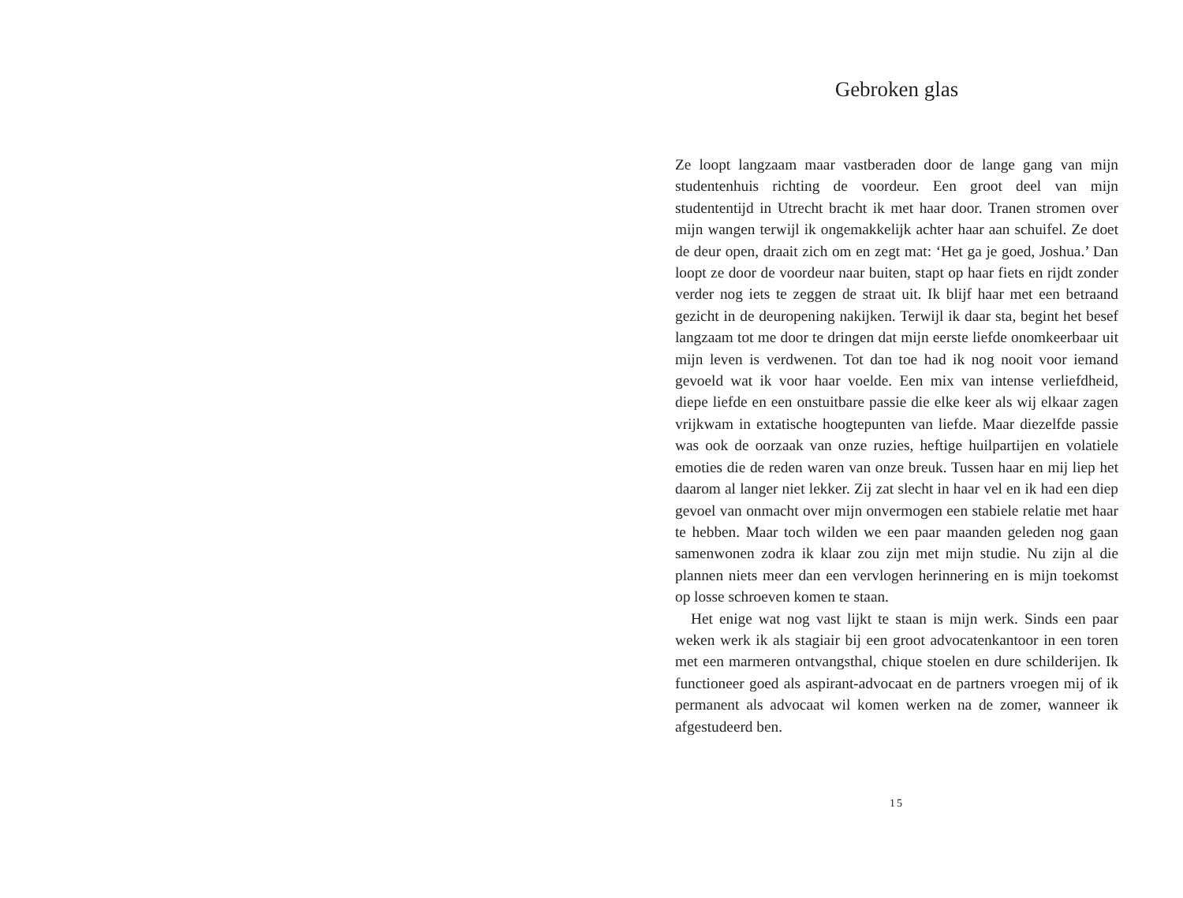Gebroken glas
Ze loopt langzaam maar vastberaden door de lange gang van mijn studentenhuis richting de voordeur. Een groot deel van mijn studententijd in Utrecht bracht ik met haar door. Tranen stromen over mijn wangen terwijl ik ongemakkelijk achter haar aan schuifel. Ze doet de deur open, draait zich om en zegt mat: ‘Het ga je goed, Joshua.’ Dan loopt ze door de voordeur naar buiten, stapt op haar fiets en rijdt zonder verder nog iets te zeggen de straat uit. Ik blijf haar met een betraand gezicht in de deuropening nakijken. Terwijl ik daar sta, begint het besef langzaam tot me door te dringen dat mijn eerste liefde onomkeerbaar uit mijn leven is verdwenen. Tot dan toe had ik nog nooit voor iemand gevoeld wat ik voor haar voelde. Een mix van intense verliefdheid, diepe liefde en een onstuitbare passie die elke keer als wij elkaar zagen vrijkwam in extatische hoogtepunten van liefde. Maar diezelfde passie was ook de oorzaak van onze ruzies, heftige huilpartijen en volatiele emoties die de reden waren van onze breuk. Tussen haar en mij liep het daarom al langer niet lekker. Zij zat slecht in haar vel en ik had een diep gevoel van onmacht over mijn onvermogen een stabiele relatie met haar te hebben. Maar toch wilden we een paar maanden geleden nog gaan samenwonen zodra ik klaar zou zijn met mijn studie. Nu zijn al die plannen niets meer dan een vervlogen herinnering en is mijn toekomst op losse schroeven komen te staan.
Het enige wat nog vast lijkt te staan is mijn werk. Sinds een paar weken werk ik als stagiair bij een groot advocatenkantoor in een toren met een marmeren ontvangsthal, chique stoelen en dure schilderijen. Ik functioneer goed als aspirant-advocaat en de partners vroegen mij of ik permanent als advocaat wil komen werken na de zomer, wanneer ik afgestudeerd ben.
15